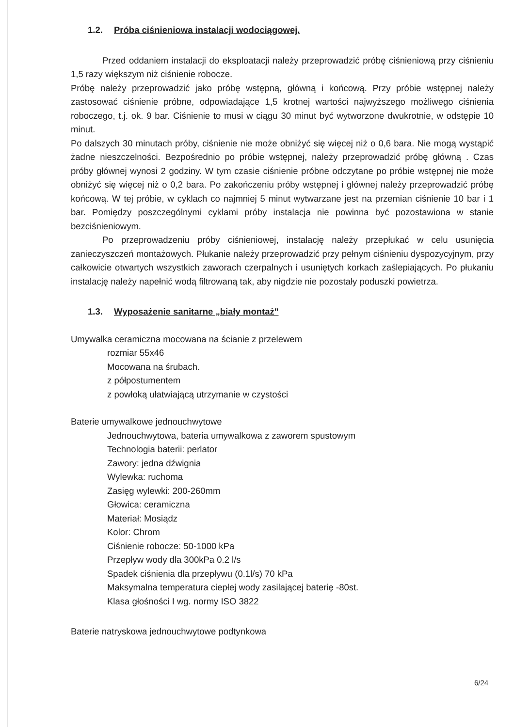1.2. Próba ciśnieniowa instalacji wodociągowej.
Przed oddaniem instalacji do eksploatacji należy przeprowadzić próbę ciśnieniową przy ciśnieniu 1,5 razy większym niż ciśnienie robocze.
Próbę należy przeprowadzić jako próbę wstępną, główną i końcową. Przy próbie wstępnej należy zastosować ciśnienie próbne, odpowiadające 1,5 krotnej wartości najwyższego możliwego ciśnienia roboczego, t.j. ok. 9 bar. Ciśnienie to musi w ciągu 30 minut być wytworzone dwukrotnie, w odstępie 10 minut.
Po dalszych 30 minutach próby, ciśnienie nie może obniżyć się więcej niż o 0,6 bara. Nie mogą wystąpić żadne nieszczelności. Bezpośrednio po próbie wstępnej, należy przeprowadzić próbę główną . Czas próby głównej wynosi 2 godziny. W tym czasie ciśnienie próbne odczytane po próbie wstępnej nie może obniżyć się więcej niż o 0,2 bara. Po zakończeniu próby wstępnej i głównej należy przeprowadzić próbę końcową. W tej próbie, w cyklach co najmniej 5 minut wytwarzane jest na przemian ciśnienie 10 bar i 1 bar. Pomiędzy poszczególnymi cyklami próby instalacja nie powinna być pozostawiona w stanie bezciśnieniowym.
Po przeprowadzeniu próby ciśnieniowej, instalację należy przepłukać w celu usunięcia zanieczyszczeń montażowych. Płukanie należy przeprowadzić przy pełnym ciśnieniu dyspozycyjnym, przy całkowicie otwartych wszystkich zaworach czerpalnych i usuniętych korkach zaślepiających. Po płukaniu instalację należy napełnić wodą filtrowaną tak, aby nigdzie nie pozostały poduszki powietrza.
1.3. Wyposażenie sanitarne „biały montaż"
Umywalka ceramiczna mocowana na ścianie z przelewem
rozmiar 55x46
Mocowana na śrubach.
z półpostumentem
z powłoką ułatwiającą utrzymanie w czystości
Baterie umywalkowe jednouchwytowe
Jednouchwytowa, bateria umywalkowa z zaworem spustowym
Technologia baterii: perlator
Zawory: jedna dźwignia
Wylewka: ruchoma
Zasięg wylewki: 200-260mm
Głowica: ceramiczna
Materiał: Mosiądz
Kolor: Chrom
Ciśnienie robocze: 50-1000 kPa
Przepływ wody dla 300kPa 0.2 l/s
Spadek ciśnienia dla przepływu (0.1l/s) 70 kPa
Maksymalna temperatura ciepłej wody zasilającej baterię -80st.
Klasa głośności I wg. normy ISO 3822
Baterie natryskowa jednouchwytowe podtynkowa
6/24